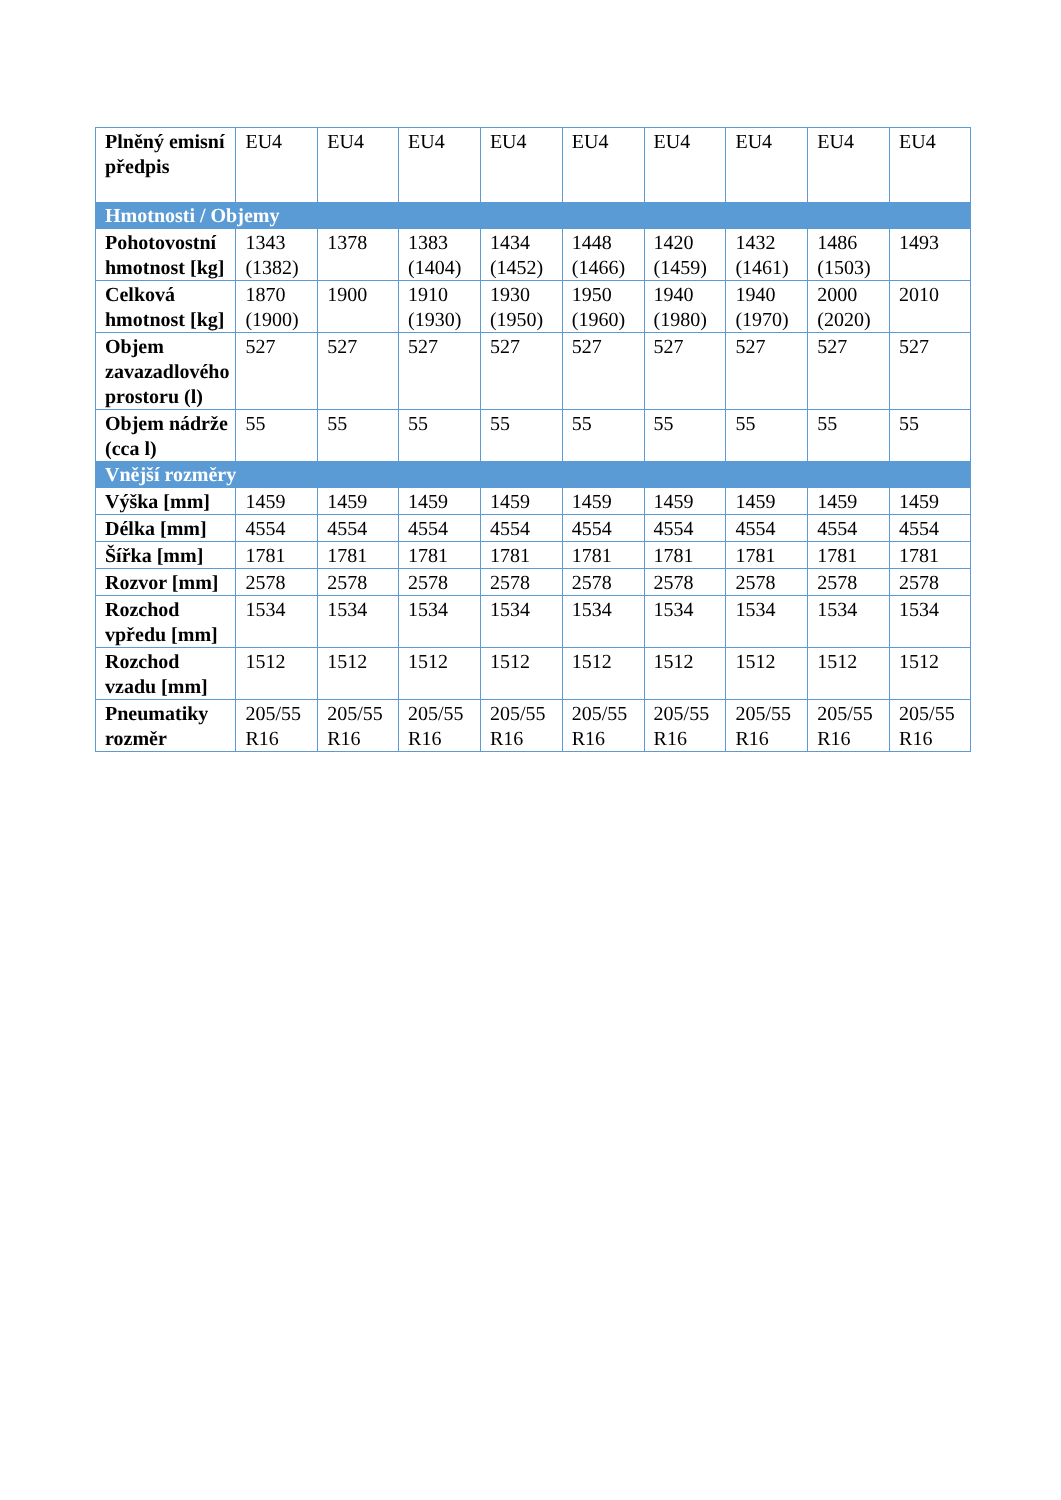| Plněný emisní předpis | EU4 | EU4 | EU4 | EU4 | EU4 | EU4 | EU4 | EU4 | EU4 |
| Hmotnosti / Objemy | | | | | | | | | |
| Pohotovostní hmotnost [kg] | 1343 (1382) | 1378 | 1383 (1404) | 1434 (1452) | 1448 (1466) | 1420 (1459) | 1432 (1461) | 1486 (1503) | 1493 |
| Celková hmotnost [kg] | 1870 (1900) | 1900 | 1910 (1930) | 1930 (1950) | 1950 (1960) | 1940 (1980) | 1940 (1970) | 2000 (2020) | 2010 |
| Objem zavazadlového prostoru (l) | 527 | 527 | 527 | 527 | 527 | 527 | 527 | 527 | 527 |
| Objem nádrže (cca l) | 55 | 55 | 55 | 55 | 55 | 55 | 55 | 55 | 55 |
| Vnější rozměry | | | | | | | | | |
| Výška [mm] | 1459 | 1459 | 1459 | 1459 | 1459 | 1459 | 1459 | 1459 | 1459 |
| Délka [mm] | 4554 | 4554 | 4554 | 4554 | 4554 | 4554 | 4554 | 4554 | 4554 |
| Šířka [mm] | 1781 | 1781 | 1781 | 1781 | 1781 | 1781 | 1781 | 1781 | 1781 |
| Rozvor [mm] | 2578 | 2578 | 2578 | 2578 | 2578 | 2578 | 2578 | 2578 | 2578 |
| Rozchod vpředu [mm] | 1534 | 1534 | 1534 | 1534 | 1534 | 1534 | 1534 | 1534 | 1534 |
| Rozchod vzadu [mm] | 1512 | 1512 | 1512 | 1512 | 1512 | 1512 | 1512 | 1512 | 1512 |
| Pneumatiky rozměr | 205/55 R16 | 205/55 R16 | 205/55 R16 | 205/55 R16 | 205/55 R16 | 205/55 R16 | 205/55 R16 | 205/55 R16 | 205/55 R16 |